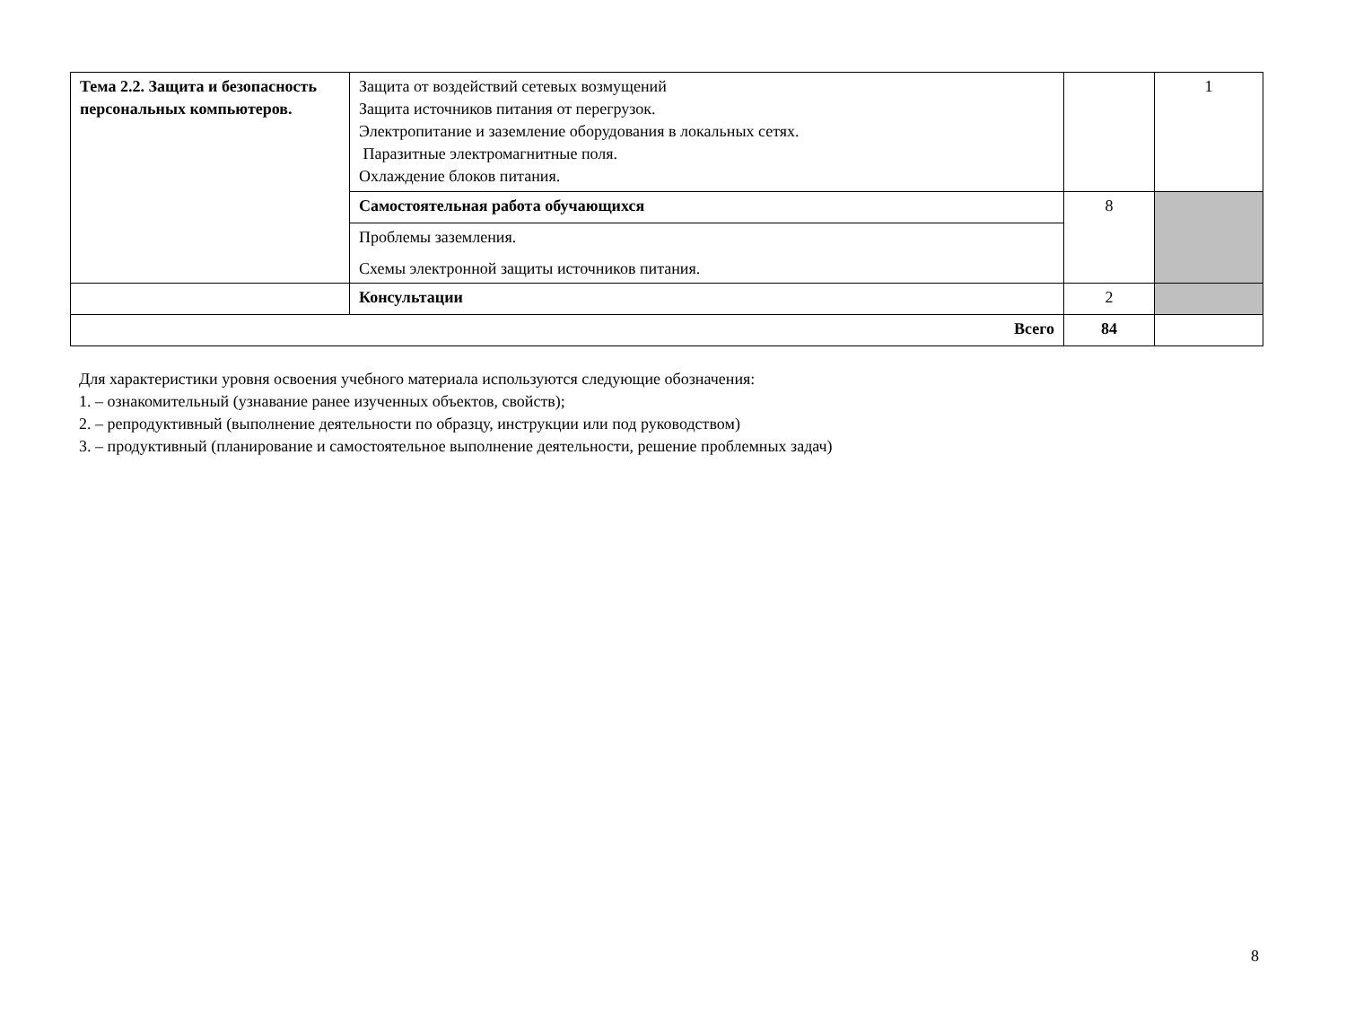| Тема 2.2. Защита и безопасность персональных компьютеров. | Защита от воздействий сетевых возмущений Защита источников питания от перегрузок. Электропитание и заземление оборудования в локальных сетях. Паразитные электромагнитные поля. Охлаждение блоков питания. | | 1 |
| | Самостоятельная работа обучающихся | 8 | |
| | Проблемы заземления. Схемы электронной защиты источников питания. | | |
| | Консультации | 2 | |
| Всего | | 84 | |
Для характеристики уровня освоения учебного материала используются следующие обозначения:
1. – ознакомительный (узнавание ранее изученных объектов, свойств);
2. – репродуктивный (выполнение деятельности по образцу, инструкции или под руководством)
3. – продуктивный (планирование и самостоятельное выполнение деятельности, решение проблемных задач)
8